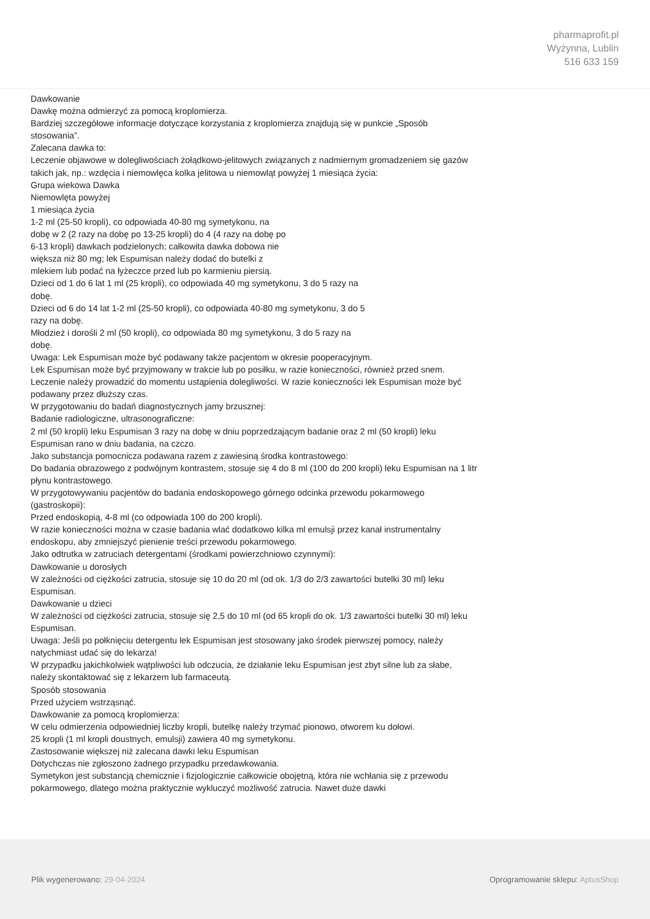pharmaprofit.pl
Wyżynna, Lublin
516 633 159
Dawkowanie
Dawkę można odmierzyć za pomocą kroplomierza.
Bardziej szczegółowe informacje dotyczące korzystania z kroplomierza znajdują się w punkcie „Sposób stosowania”.
Zalecana dawka to:
Leczenie objawowe w dolegliwościach żołądkowo-jelitowych związanych z nadmiernym gromadzeniem się gazów takich jak, np.: wzdęcia i niemowlęca kolka jelitowa u niemowląt powyżej 1 miesiąca życia:
Grupa wiekowa Dawka
Niemowlęta powyżej
1 miesiąca życia
1-2 ml (25-50 kropli), co odpowiada 40-80 mg symetykonu, na
dobę w 2 (2 razy na dobę po 13-25 kropli) do 4 (4 razy na dobę po
6-13 kropli) dawkach podzielonych; całkowita dawka dobowa nie
większa niż 80 mg; lek Espumisan należy dodać do butelki z
mlekiem lub podać na łyżeczce przed lub po karmieniu piersią.
Dzieci od 1 do 6 lat 1 ml (25 kropli), co odpowiada 40 mg symetykonu, 3 do 5 razy na
dobę.
Dzieci od 6 do 14 lat 1-2 ml (25-50 kropli), co odpowiada 40-80 mg symetykonu, 3 do 5
razy na dobę.
Młodzież i dorośli 2 ml (50 kropli), co odpowiada 80 mg symetykonu, 3 do 5 razy na
dobę.
Uwaga: Lek Espumisan może być podawany także pacjentom w okresie pooperacyjnym.
Lek Espumisan może być przyjmowany w trakcie lub po posiłku, w razie konieczności, również przed snem.
Leczenie należy prowadzić do momentu ustąpienia dolegliwości. W razie konieczności lek Espumisan może być podawany przez dłuższy czas.
W przygotowaniu do badań diagnostycznych jamy brzusznej:
Badanie radiologiczne, ultrasonograficzne:
2 ml (50 kropli) leku Espumisan 3 razy na dobę w dniu poprzedzającym badanie oraz 2 ml (50 kropli) leku Espumisan rano w dniu badania, na czczo.
Jako substancja pomocnicza podawana razem z zawiesiną środka kontrastowego:
Do badania obrazowego z podwójnym kontrastem, stosuje się 4 do 8 ml (100 do 200 kropli) leku Espumisan na 1 litr płynu kontrastowego.
W przygotowywaniu pacjentów do badania endoskopowego górnego odcinka przewodu pokarmowego (gastroskopii):
Przed endoskopią, 4-8 ml (co odpowiada 100 do 200 kropli).
W razie konieczności można w czasie badania wlać dodatkowo kilka ml emulsji przez kanał instrumentalny endoskopu, aby zmniejszyć pienienie treści przewodu pokarmowego.
Jako odtrutka w zatruciach detergentami (środkami powierzchniowo czynnymi):
Dawkowanie u dorosłych
W zależności od ciężkości zatrucia, stosuje się 10 do 20 ml (od ok. 1/3 do 2/3 zawartości butelki 30 ml) leku Espumisan.
Dawkowanie u dzieci
W zależności od ciężkości zatrucia, stosuje się 2,5 do 10 ml (od 65 kropli do ok. 1/3 zawartości butelki 30 ml) leku Espumisan.
Uwaga: Jeśli po połknięciu detergentu lek Espumisan jest stosowany jako środek pierwszej pomocy, należy natychmiast udać się do lekarza!
W przypadku jakichkolwiek wątpliwości lub odczucia, że działanie leku Espumisan jest zbyt silne lub za słabe, należy skontaktować się z lekarzem lub farmaceutą.
Sposób stosowania
Przed użyciem wstrząsnąć.
Dawkowanie za pomocą kroplomierza:
W celu odmierzenia odpowiedniej liczby kropli, butelkę należy trzymać pionowo, otworem ku dołowi.
25 kropli (1 ml kropli doustnych, emulsji) zawiera 40 mg symetykonu.
Zastosowanie większej niż zalecana dawki leku Espumisan
Dotychczas nie zgłoszono żadnego przypadku przedawkowania.
Symetykon jest substancją chemicznie i fizjologicznie całkowicie obojętną, która nie wchłania się z przewodu pokarmowego, dlatego można praktycznie wykluczyć możliwość zatrucia. Nawet duże dawki
Plik wygenerowano: 29-04-2024 Oprogramowanie sklepu: AptusShop